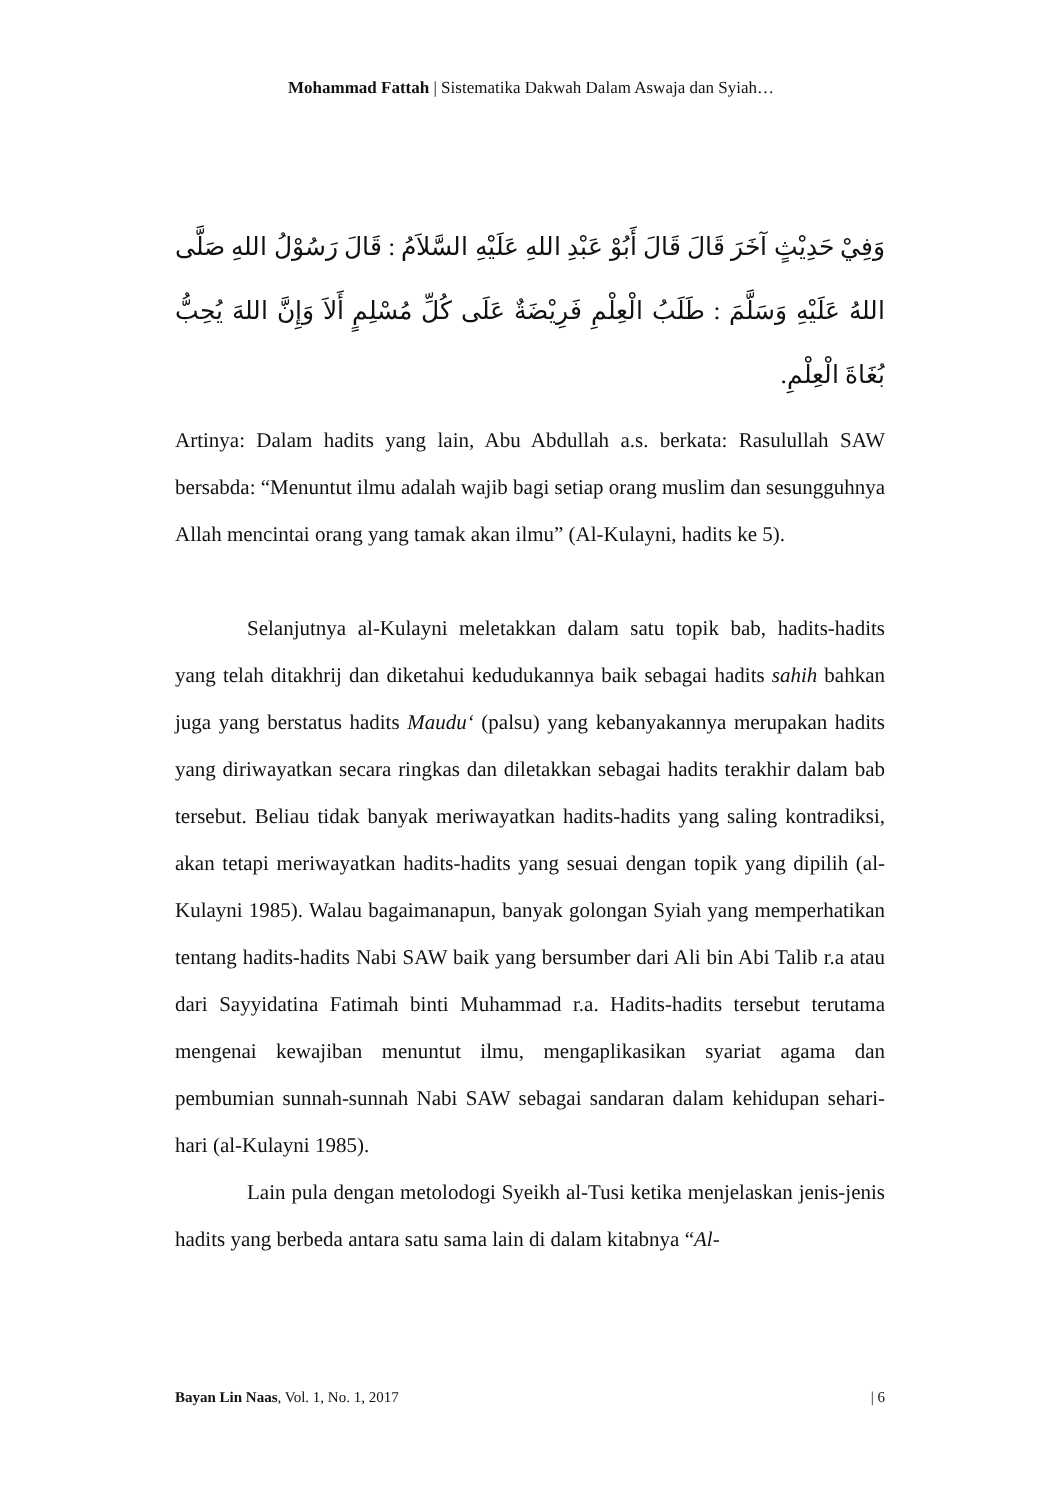Mohammad Fattah | Sistematika Dakwah Dalam Aswaja dan Syiah…
وَفِيْ حَدِيْثٍ آخَرَ قَالَ قَالَ أَبُوْ عَبْدِ اللهِ عَلَيْهِ السَّلاَمُ : قَالَ رَسُوْلُ اللهِ صَلَّى اللهُ عَلَيْهِ وَسَلَّمَ : طَلَبُ الْعِلْمِ فَرِيْضَةٌ عَلَى كُلِّ مُسْلِمٍ أَلاَ وَإِنَّ اللهَ يُحِبُّ بُغَاةَ الْعِلْمِ.
Artinya: Dalam hadits yang lain, Abu Abdullah a.s. berkata: Rasulullah SAW bersabda: “Menuntut ilmu adalah wajib bagi setiap orang muslim dan sesungguhnya Allah mencintai orang yang tamak akan ilmu” (Al-Kulayni, hadits ke 5).
Selanjutnya al-Kulayni meletakkan dalam satu topik bab, hadits-hadits yang telah ditakhrij dan diketahui kedudukannya baik sebagai hadits sahih bahkan juga yang berstatus hadits Maudu‘ (palsu) yang kebanyakannya merupakan hadits yang diriwayatkan secara ringkas dan diletakkan sebagai hadits terakhir dalam bab tersebut. Beliau tidak banyak meriwayatkan hadits-hadits yang saling kontradiksi, akan tetapi meriwayatkan hadits-hadits yang sesuai dengan topik yang dipilih (al-Kulayni 1985). Walau bagaimanapun, banyak golongan Syiah yang memperhatikan tentang hadits-hadits Nabi SAW baik yang bersumber dari Ali bin Abi Talib r.a atau dari Sayyidatina Fatimah binti Muhammad r.a. Hadits-hadits tersebut terutama mengenai kewajiban menuntut ilmu, mengaplikasikan syariat agama dan pembumian sunnah-sunnah Nabi SAW sebagai sandaran dalam kehidupan sehari-hari (al-Kulayni 1985).
Lain pula dengan metolodogi Syeikh al-Tusi ketika menjelaskan jenis-jenis hadits yang berbeda antara satu sama lain di dalam kitabnya “Al-
Bayan Lin Naas, Vol. 1, No. 1, 2017 | 6